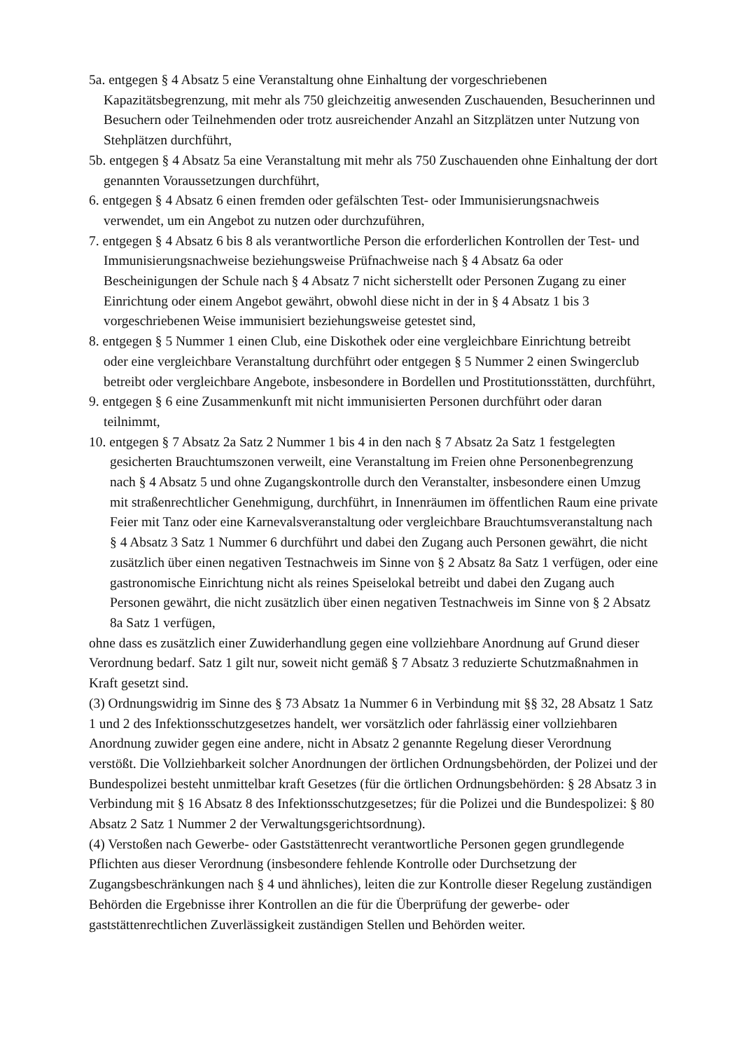5a. entgegen § 4 Absatz 5 eine Veranstaltung ohne Einhaltung der vorgeschriebenen Kapazitätsbegrenzung, mit mehr als 750 gleichzeitig anwesenden Zuschauenden, Besucherinnen und Besuchern oder Teilnehmenden oder trotz ausreichender Anzahl an Sitzplätzen unter Nutzung von Stehplätzen durchführt,
5b. entgegen § 4 Absatz 5a eine Veranstaltung mit mehr als 750 Zuschauenden ohne Einhaltung der dort genannten Voraussetzungen durchführt,
6. entgegen § 4 Absatz 6 einen fremden oder gefälschten Test- oder Immunisierungsnachweis verwendet, um ein Angebot zu nutzen oder durchzuführen,
7. entgegen § 4 Absatz 6 bis 8 als verantwortliche Person die erforderlichen Kontrollen der Test- und Immunisierungsnachweise beziehungsweise Prüfnachweise nach § 4 Absatz 6a oder Bescheinigungen der Schule nach § 4 Absatz 7 nicht sicherstellt oder Personen Zugang zu einer Einrichtung oder einem Angebot gewährt, obwohl diese nicht in der in § 4 Absatz 1 bis 3 vorgeschriebenen Weise immunisiert beziehungsweise getestet sind,
8. entgegen § 5 Nummer 1 einen Club, eine Diskothek oder eine vergleichbare Einrichtung betreibt oder eine vergleichbare Veranstaltung durchführt oder entgegen § 5 Nummer 2 einen Swingerclub betreibt oder vergleichbare Angebote, insbesondere in Bordellen und Prostitutionsstätten, durchführt,
9. entgegen § 6 eine Zusammenkunft mit nicht immunisierten Personen durchführt oder daran teilnimmt,
10. entgegen § 7 Absatz 2a Satz 2 Nummer 1 bis 4 in den nach § 7 Absatz 2a Satz 1 festgelegten gesicherten Brauchtumszonen verweilt, eine Veranstaltung im Freien ohne Personenbegrenzung nach § 4 Absatz 5 und ohne Zugangskontrolle durch den Veranstalter, insbesondere einen Umzug mit straßenrechtlicher Genehmigung, durchführt, in Innenräumen im öffentlichen Raum eine private Feier mit Tanz oder eine Karnevalsveranstaltung oder vergleichbare Brauchtumsveranstaltung nach § 4 Absatz 3 Satz 1 Nummer 6 durchführt und dabei den Zugang auch Personen gewährt, die nicht zusätzlich über einen negativen Testnachweis im Sinne von § 2 Absatz 8a Satz 1 verfügen, oder eine gastronomische Einrichtung nicht als reines Speiselokal betreibt und dabei den Zugang auch Personen gewährt, die nicht zusätzlich über einen negativen Testnachweis im Sinne von § 2 Absatz 8a Satz 1 verfügen,
ohne dass es zusätzlich einer Zuwiderhandlung gegen eine vollziehbare Anordnung auf Grund dieser Verordnung bedarf. Satz 1 gilt nur, soweit nicht gemäß § 7 Absatz 3 reduzierte Schutzmaßnahmen in Kraft gesetzt sind.
(3) Ordnungswidrig im Sinne des § 73 Absatz 1a Nummer 6 in Verbindung mit §§ 32, 28 Absatz 1 Satz 1 und 2 des Infektionsschutzgesetzes handelt, wer vorsätzlich oder fahrlässig einer vollziehbaren Anordnung zuwider gegen eine andere, nicht in Absatz 2 genannte Regelung dieser Verordnung verstößt. Die Vollziehbarkeit solcher Anordnungen der örtlichen Ordnungsbehörden, der Polizei und der Bundespolizei besteht unmittelbar kraft Gesetzes (für die örtlichen Ordnungsbehörden: § 28 Absatz 3 in Verbindung mit § 16 Absatz 8 des Infektionsschutzgesetzes; für die Polizei und die Bundespolizei: § 80 Absatz 2 Satz 1 Nummer 2 der Verwaltungsgerichtsordnung).
(4) Verstoßen nach Gewerbe- oder Gaststättenrecht verantwortliche Personen gegen grundlegende Pflichten aus dieser Verordnung (insbesondere fehlende Kontrolle oder Durchsetzung der Zugangsbeschränkungen nach § 4 und ähnliches), leiten die zur Kontrolle dieser Regelung zuständigen Behörden die Ergebnisse ihrer Kontrollen an die für die Überprüfung der gewerbe- oder gaststättenrechtlichen Zuverlässigkeit zuständigen Stellen und Behörden weiter.